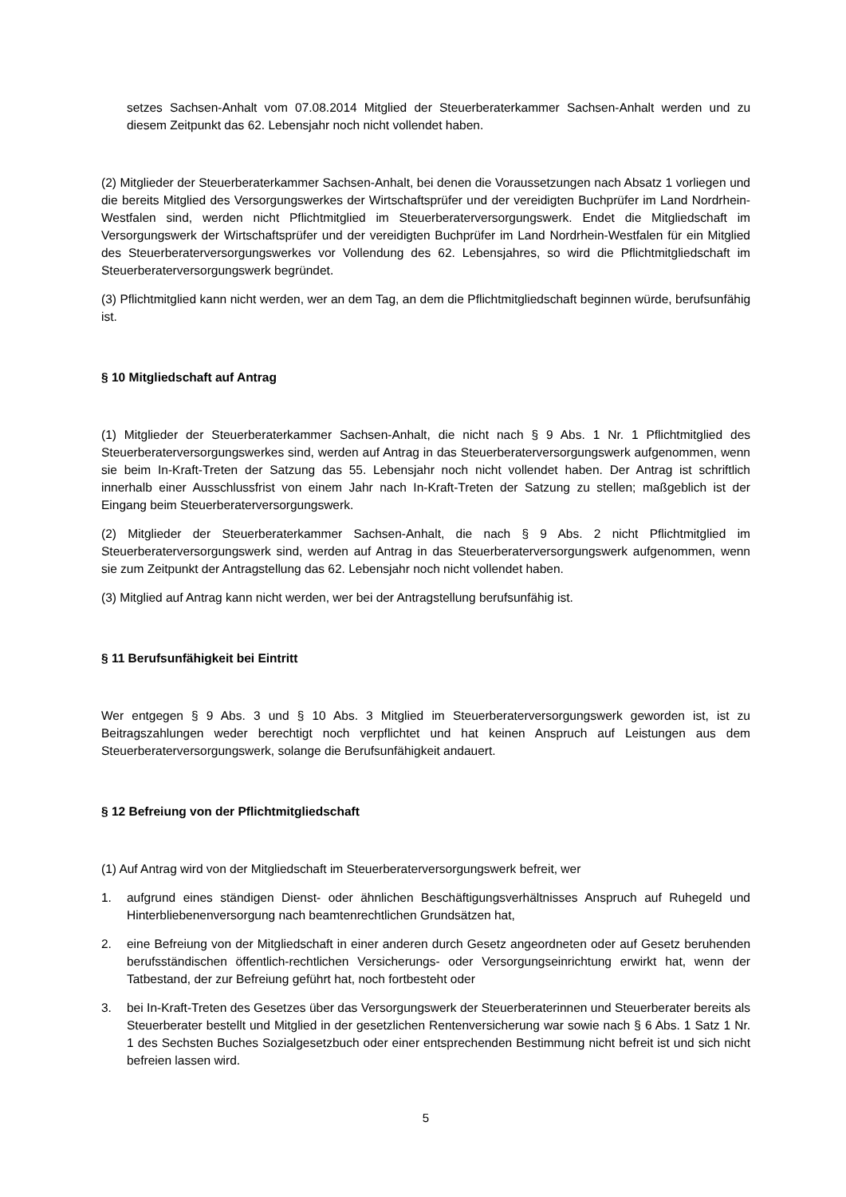setzes Sachsen-Anhalt vom 07.08.2014 Mitglied der Steuerberaterkammer Sachsen-Anhalt werden und zu diesem Zeitpunkt das 62. Lebensjahr noch nicht vollendet haben.
(2) Mitglieder der Steuerberaterkammer Sachsen-Anhalt, bei denen die Voraussetzungen nach Absatz 1 vorliegen und die bereits Mitglied des Versorgungswerkes der Wirtschaftsprüfer und der vereidigten Buchprüfer im Land Nordrhein-Westfalen sind, werden nicht Pflichtmitglied im Steuerberaterversorgungswerk. Endet die Mitgliedschaft im Versorgungswerk der Wirtschaftsprüfer und der vereidigten Buchprüfer im Land Nordrhein-Westfalen für ein Mitglied des Steuerberaterversorgungswerkes vor Vollendung des 62. Lebensjahres, so wird die Pflichtmitgliedschaft im Steuerberaterversorgungswerk begründet.
(3) Pflichtmitglied kann nicht werden, wer an dem Tag, an dem die Pflichtmitgliedschaft beginnen würde, berufsunfähig ist.
§ 10 Mitgliedschaft auf Antrag
(1) Mitglieder der Steuerberaterkammer Sachsen-Anhalt, die nicht nach § 9 Abs. 1 Nr. 1 Pflichtmitglied des Steuerberaterversorgungswerkes sind, werden auf Antrag in das Steuerberaterversorgungswerk aufgenommen, wenn sie beim In-Kraft-Treten der Satzung das 55. Lebensjahr noch nicht vollendet haben. Der Antrag ist schriftlich innerhalb einer Ausschlussfrist von einem Jahr nach In-Kraft-Treten der Satzung zu stellen; maßgeblich ist der Eingang beim Steuerberaterversorgungswerk.
(2) Mitglieder der Steuerberaterkammer Sachsen-Anhalt, die nach § 9 Abs. 2 nicht Pflichtmitglied im Steuerberaterversorgungswerk sind, werden auf Antrag in das Steuerberaterversorgungswerk aufgenommen, wenn sie zum Zeitpunkt der Antragstellung das 62. Lebensjahr noch nicht vollendet haben.
(3) Mitglied auf Antrag kann nicht werden, wer bei der Antragstellung berufsunfähig ist.
§ 11 Berufsunfähigkeit bei Eintritt
Wer entgegen § 9 Abs. 3 und § 10 Abs. 3 Mitglied im Steuerberaterversorgungswerk geworden ist, ist zu Beitragszahlungen weder berechtigt noch verpflichtet und hat keinen Anspruch auf Leistungen aus dem Steuerberaterversorgungswerk, solange die Berufsunfähigkeit andauert.
§ 12 Befreiung von der Pflichtmitgliedschaft
(1) Auf Antrag wird von der Mitgliedschaft im Steuerberaterversorgungswerk befreit, wer
1. aufgrund eines ständigen Dienst- oder ähnlichen Beschäftigungsverhältnisses Anspruch auf Ruhegeld und Hinterbliebenenversorgung nach beamtenrechtlichen Grundsätzen hat,
2. eine Befreiung von der Mitgliedschaft in einer anderen durch Gesetz angeordneten oder auf Gesetz beruhenden berufsständischen öffentlich-rechtlichen Versicherungs- oder Versorgungseinrichtung erwirkt hat, wenn der Tatbestand, der zur Befreiung geführt hat, noch fortbesteht oder
3. bei In-Kraft-Treten des Gesetzes über das Versorgungswerk der Steuerberaterinnen und Steuerberater bereits als Steuerberater bestellt und Mitglied in der gesetzlichen Rentenversicherung war sowie nach § 6 Abs. 1 Satz 1 Nr. 1 des Sechsten Buches Sozialgesetzbuch oder einer entsprechenden Bestimmung nicht befreit ist und sich nicht befreien lassen wird.
5